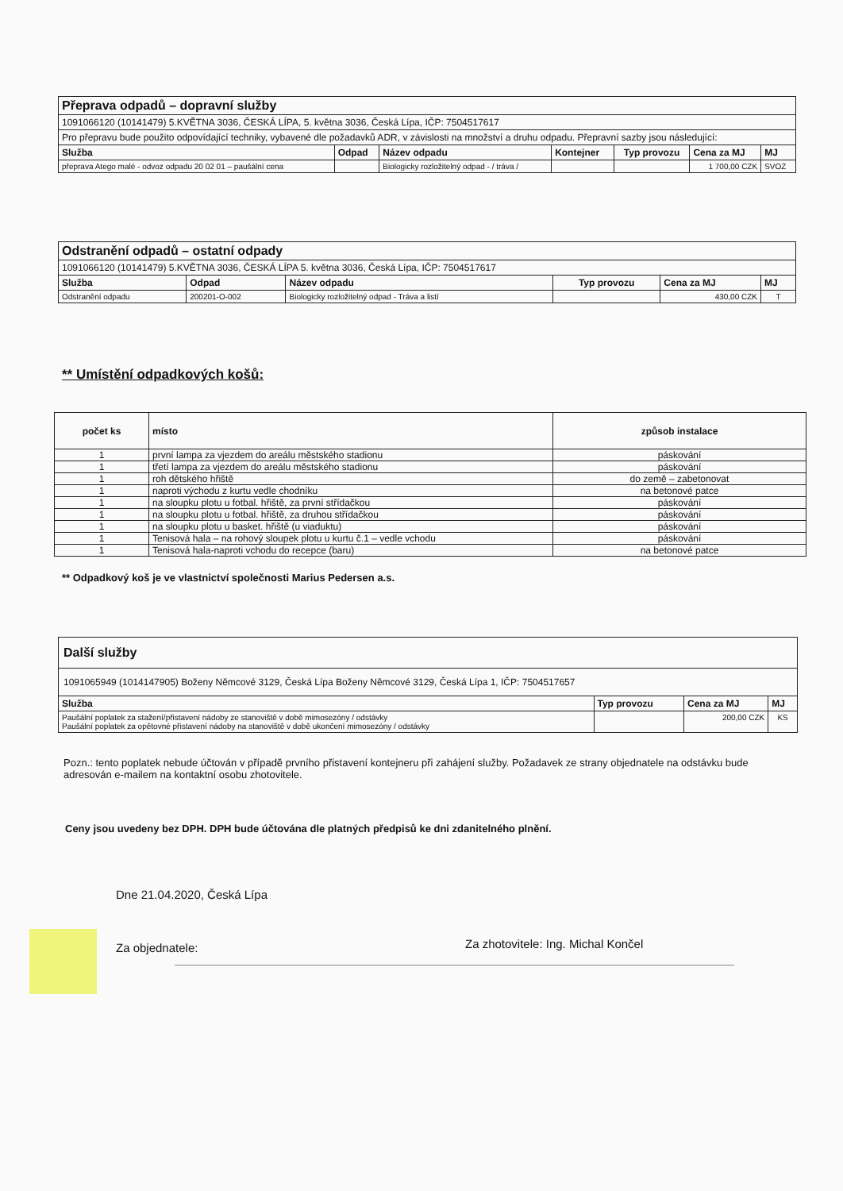| Přeprava odpadů – dopravní služby | | | | | | |
| 1091066120 (10141479) 5.KVĚTNA 3036, ČESKÁ LÍPA, 5. května 3036, Česká Lípa, IČP: 7504517617 | | | | | | |
| Pro přepravu bude použito odpovídající techniky, vybavené dle požadavků ADR, v závislosti na množství a druhu odpadu. Přepravní sazby jsou následující: | | | | | | |
| Služba | Odpad | Název odpadu | Kontejner | Typ provozu | Cena za MJ | MJ |
| přeprava Atego malé - odvoz odpadu 20 02 01 – paušální cena | | Biologicky rozložitelný odpad - / tráva / | | | 1 700,00 CZK | SVOZ |
| Odstranění odpadů – ostatní odpady | | | | | |
| 1091066120 (10141479) 5.KVĚTNA 3036, ČESKÁ LÍPA 5. května 3036, Česká Lípa, IČP: 7504517617 | | | | | |
| Služba | Odpad | Název odpadu | Typ provozu | Cena za MJ | MJ |
| Odstranění odpadu | 200201-O-002 | Biologicky rozložitelný odpad - Tráva a listí | | 430,00 CZK | T |
** Umístění odpadkových košů:
| počet ks | místo | způsob instalace |
| --- | --- | --- |
| 1 | první lampa za vjezdem do areálu městského stadionu | páskování |
| 1 | třetí lampa za vjezdem do areálu městského stadionu | páskování |
| 1 | roh dětského hřiště | do země – zabetonovat |
| 1 | naproti východu z kurtu vedle chodníku | na betonové patce |
| 1 | na sloupku plotu u fotbal. hřiště, za první střídačkou | páskování |
| 1 | na sloupku plotu u fotbal. hřiště, za druhou střídačkou | páskování |
| 1 | na sloupku plotu u basket. hřiště (u viaduktu) | páskování |
| 1 | Tenisová hala – na rohový sloupek plotu u kurtu č.1 – vedle vchodu | páskování |
| 1 | Tenisová hala-naproti vchodu do recepce (baru) | na betonové patce |
** Odpadkový koš je ve vlastnictví společnosti Marius Pedersen a.s.
| Další služby | | | |
| 1091065949 (1014147905) Boženy Němcové 3129, Česká Lípa Boženy Němcové 3129, Česká Lípa 1, IČP: 7504517657 | | | |
| Služba | Typ provozu | Cena za MJ | MJ |
| Paušální poplatek za stažení/přistavení nádoby ze stanoviště v době mimosezóny / odstávky Paušální poplatek za opětovné přistavení nádoby na stanoviště v době ukončení mimosezóny / odstávky | | 200,00 CZK | KS |
Pozn.: tento poplatek nebude účtován v případě prvního přistavení kontejneru při zahájení služby. Požadavek ze strany objednatele na odstávku bude adresován e-mailem na kontaktní osobu zhotovitele.
Ceny jsou uvedeny bez DPH. DPH bude účtována dle platných předpisů ke dni zdanitelného plnění.
Dne 21.04.2020, Česká Lípa
Za objednatele:
Za zhotovitele: Ing. Michal Končel